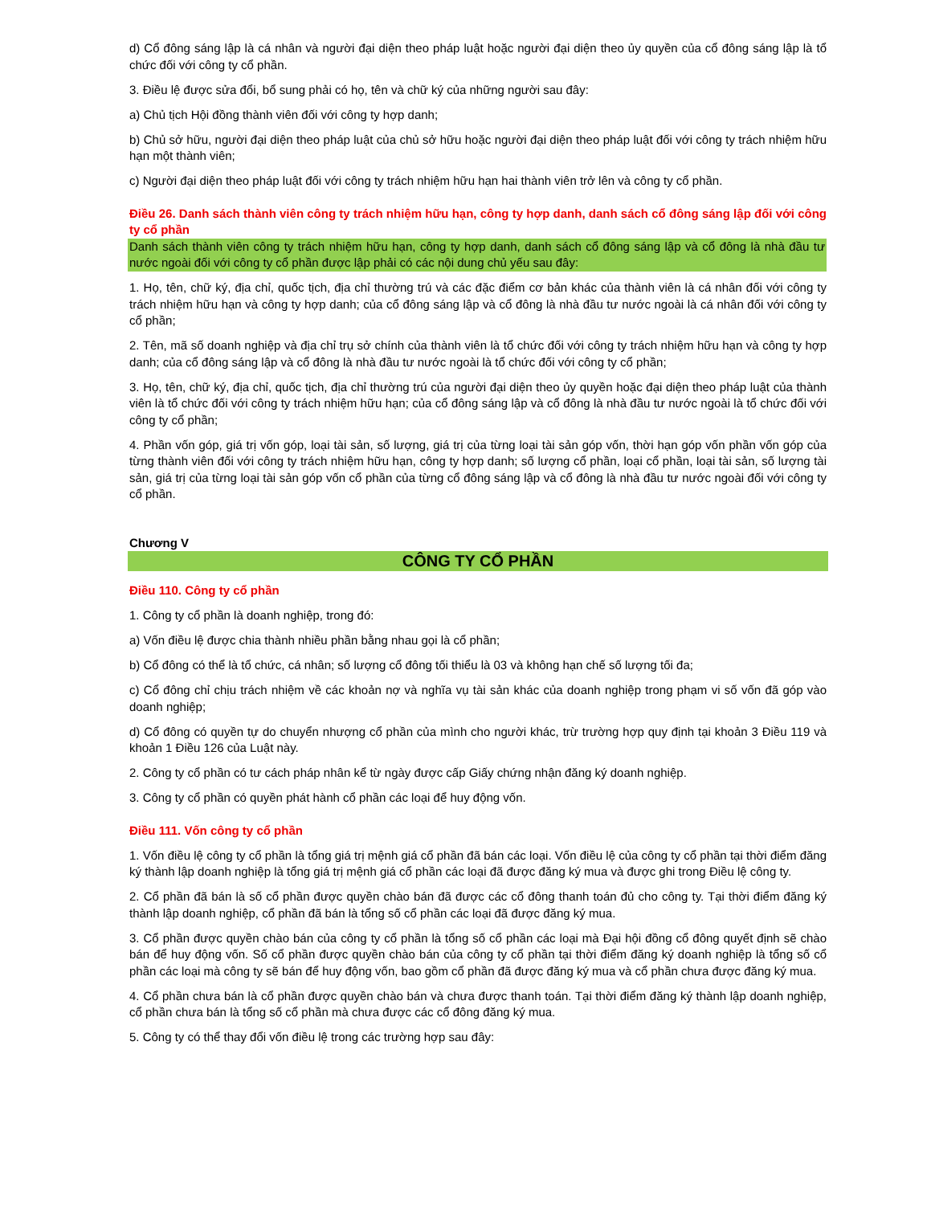d) Cổ đông sáng lập là cá nhân và người đại diện theo pháp luật hoặc người đại diện theo ủy quyền của cổ đông sáng lập là tổ chức đối với công ty cổ phần.
3. Điều lệ được sửa đổi, bổ sung phải có họ, tên và chữ ký của những người sau đây:
a) Chủ tịch Hội đồng thành viên đối với công ty hợp danh;
b) Chủ sở hữu, người đại diện theo pháp luật của chủ sở hữu hoặc người đại diện theo pháp luật đối với công ty trách nhiệm hữu hạn một thành viên;
c) Người đại diện theo pháp luật đối với công ty trách nhiệm hữu hạn hai thành viên trở lên và công ty cổ phần.
Điều 26. Danh sách thành viên công ty trách nhiệm hữu hạn, công ty hợp danh, danh sách cổ đông sáng lập đối với công ty cổ phần
Danh sách thành viên công ty trách nhiệm hữu hạn, công ty hợp danh, danh sách cổ đông sáng lập và cổ đông là nhà đầu tư nước ngoài đối với công ty cổ phần được lập phải có các nội dung chủ yếu sau đây:
1. Họ, tên, chữ ký, địa chỉ, quốc tịch, địa chỉ thường trú và các đặc điểm cơ bản khác của thành viên là cá nhân đối với công ty trách nhiệm hữu hạn và công ty hợp danh; của cổ đông sáng lập và cổ đông là nhà đầu tư nước ngoài là cá nhân đối với công ty cổ phần;
2. Tên, mã số doanh nghiệp và địa chỉ trụ sở chính của thành viên là tổ chức đối với công ty trách nhiệm hữu hạn và công ty hợp danh; của cổ đông sáng lập và cổ đông là nhà đầu tư nước ngoài là tổ chức đối với công ty cổ phần;
3. Họ, tên, chữ ký, địa chỉ, quốc tịch, địa chỉ thường trú của người đại diện theo ủy quyền hoặc đại diện theo pháp luật của thành viên là tổ chức đối với công ty trách nhiệm hữu hạn; của cổ đông sáng lập và cổ đông là nhà đầu tư nước ngoài là tổ chức đối với công ty cổ phần;
4. Phần vốn góp, giá trị vốn góp, loại tài sản, số lượng, giá trị của từng loại tài sản góp vốn, thời hạn góp vốn phần vốn góp của từng thành viên đối với công ty trách nhiệm hữu hạn, công ty hợp danh; số lượng cổ phần, loại cổ phần, loại tài sản, số lượng tài sản, giá trị của từng loại tài sản góp vốn cổ phần của từng cổ đông sáng lập và cổ đông là nhà đầu tư nước ngoài đối với công ty cổ phần.
Chương V
CÔNG TY CỔ PHẦN
Điều 110. Công ty cổ phần
1. Công ty cổ phần là doanh nghiệp, trong đó:
a) Vốn điều lệ được chia thành nhiều phần bằng nhau gọi là cổ phần;
b) Cổ đông có thể là tổ chức, cá nhân; số lượng cổ đông tối thiểu là 03 và không hạn chế số lượng tối đa;
c) Cổ đông chỉ chịu trách nhiệm về các khoản nợ và nghĩa vụ tài sản khác của doanh nghiệp trong phạm vi số vốn đã góp vào doanh nghiệp;
d) Cổ đông có quyền tự do chuyển nhượng cổ phần của mình cho người khác, trừ trường hợp quy định tại khoản 3 Điều 119 và khoản 1 Điều 126 của Luật này.
2. Công ty cổ phần có tư cách pháp nhân kể từ ngày được cấp Giấy chứng nhận đăng ký doanh nghiệp.
3. Công ty cổ phần có quyền phát hành cổ phần các loại để huy động vốn.
Điều 111. Vốn công ty cổ phần
1. Vốn điều lệ công ty cổ phần là tổng giá trị mệnh giá cổ phần đã bán các loại. Vốn điều lệ của công ty cổ phần tại thời điểm đăng ký thành lập doanh nghiệp là tổng giá trị mệnh giá cổ phần các loại đã được đăng ký mua và được ghi trong Điều lệ công ty.
2. Cổ phần đã bán là số cổ phần được quyền chào bán đã được các cổ đông thanh toán đủ cho công ty. Tại thời điểm đăng ký thành lập doanh nghiệp, cổ phần đã bán là tổng số cổ phần các loại đã được đăng ký mua.
3. Cổ phần được quyền chào bán của công ty cổ phần là tổng số cổ phần các loại mà Đại hội đồng cổ đông quyết định sẽ chào bán để huy động vốn. Số cổ phần được quyền chào bán của công ty cổ phần tại thời điểm đăng ký doanh nghiệp là tổng số cổ phần các loại mà công ty sẽ bán để huy động vốn, bao gồm cổ phần đã được đăng ký mua và cổ phần chưa được đăng ký mua.
4. Cổ phần chưa bán là cổ phần được quyền chào bán và chưa được thanh toán. Tại thời điểm đăng ký thành lập doanh nghiệp, cổ phần chưa bán là tổng số cổ phần mà chưa được các cổ đông đăng ký mua.
5. Công ty có thể thay đổi vốn điều lệ trong các trường hợp sau đây: